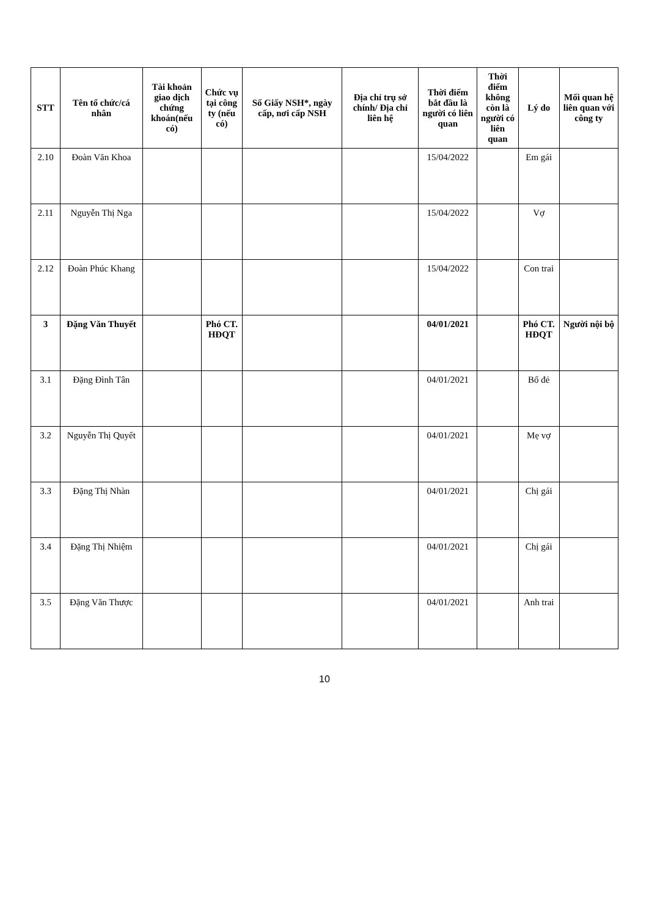| STT | Tên tổ chức/cá nhân | Tài khoản giao dịch chứng khoán(nếu có) | Chức vụ tại công ty (nếu có) | Số Giấy NSH*, ngày cấp, nơi cấp NSH | Địa chỉ trụ sở chính/ Địa chỉ liên hệ | Thời điểm bắt đầu là người có liên quan | Thời điểm không còn là người có liên quan | Lý do | Mối quan hệ liên quan với công ty |
| --- | --- | --- | --- | --- | --- | --- | --- | --- | --- |
| 2.10 | Đoàn Văn Khoa | | | | | 15/04/2022 | | Em gái | |
| 2.11 | Nguyễn Thị Nga | | | | | 15/04/2022 | | Vợ | |
| 2.12 | Đoàn Phúc Khang | | | | | 15/04/2022 | | Con trai | |
| 3 | Đặng Văn Thuyết | | Phó CT. HĐQT | | | 04/01/2021 | | Phó CT. HĐQT | Người nội bộ |
| 3.1 | Đặng Đình Tân | | | | | 04/01/2021 | | Bố đẻ | |
| 3.2 | Nguyễn Thị Quyết | | | | | 04/01/2021 | | Mẹ vợ | |
| 3.3 | Đặng Thị Nhàn | | | | | 04/01/2021 | | Chị gái | |
| 3.4 | Đặng Thị Nhiệm | | | | | 04/01/2021 | | Chị gái | |
| 3.5 | Đặng Văn Thược | | | | | 04/01/2021 | | Anh trai | |
10